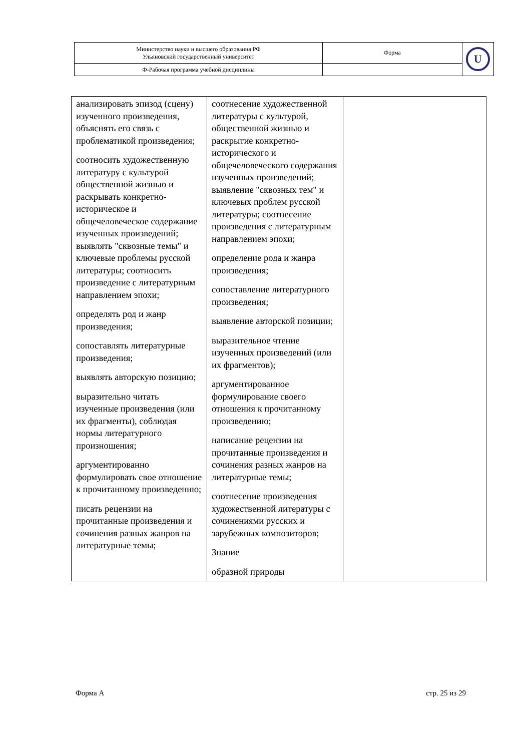| Министерство науки и высшего образования РФ Ульяновский государственный университет | Форма | U |
| Ф-Рабочая программа учебной дисциплины | | |
| анализировать эпизод (сцену) изученного произведения, объяснять его связь с проблематикой произведения; соотносить художественную литературу с культурой общественной жизнью и раскрывать конкретно-историческое и общечеловеческое содержание изученных произведений; выявлять "сквозные темы" и ключевые проблемы русской литературы; соотносить произведение с литературным направлением эпохи; определять род и жанр произведения; сопоставлять литературные произведения; выявлять авторскую позицию; выразительно читать изученные произведения (или их фрагменты), соблюдая нормы литературного произношения; аргументированно формулировать свое отношение к прочитанному произведению; писать рецензии на прочитанные произведения и сочинения разных жанров на литературные темы; | соотнесение художественной литературы с культурой, общественной жизнью и раскрытие конкретно-исторического и общечеловеческого содержания изученных произведений; выявление "сквозных тем" и ключевых проблем русской литературы; соотнесение произведения с литературным направлением эпохи; определение рода и жанра произведения; сопоставление литературного произведения; выявление авторской позиции; выразительное чтение изученных произведений (или их фрагментов); аргументированное формулирование своего отношения к прочитанному произведению; написание рецензии на прочитанные произведения и сочинения разных жанров на литературные темы; соотнесение произведения художественной литературы с сочинениями русских и зарубежных композиторов; Знание образной природы | |
Форма А стр. 25 из 29